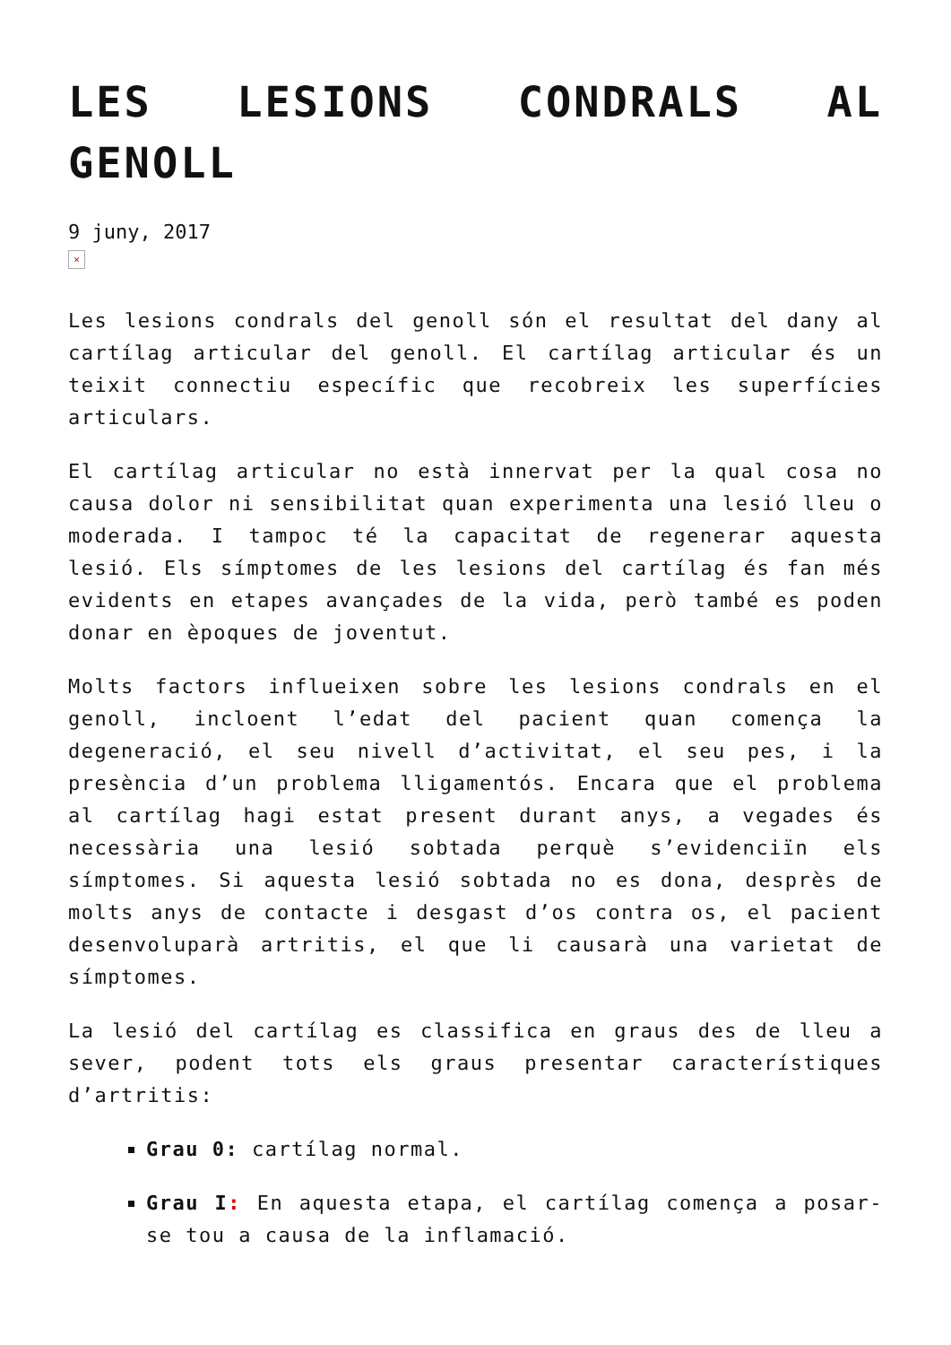LES LESIONS CONDRALS AL GENOLL
9 juny, 2017
×
Les lesions condrals del genoll són el resultat del dany al cartílag articular del genoll. El cartílag articular és un teixit connectiu específic que recobreix les superfícies articulars.
El cartílag articular no està innervat per la qual cosa no causa dolor ni sensibilitat quan experimenta una lesió lleu o moderada. I tampoc té la capacitat de regenerar aquesta lesió. Els símptomes de les lesions del cartílag és fan més evidents en etapes avançades de la vida, però també es poden donar en èpoques de joventut.
Molts factors influeixen sobre les lesions condrals en el genoll, incloent l’edat del pacient quan comença la degeneració, el seu nivell d’activitat, el seu pes, i la presència d’un problema lligamentós. Encara que el problema al cartílag hagi estat present durant anys, a vegades és necessària una lesió sobtada perquè s’evidenciïn els símptomes. Si aquesta lesió sobtada no es dona, desprès de molts anys de contacte i desgast d’os contra os, el pacient desenvoluparà artritis, el que li causarà una varietat de símptomes.
La lesió del cartílag es classifica en graus des de lleu a sever, podent tots els graus presentar característiques d’artritis:
Grau 0: cartílag normal.
Grau I: En aquesta etapa, el cartílag comença a posar-se tou a causa de la inflamació.